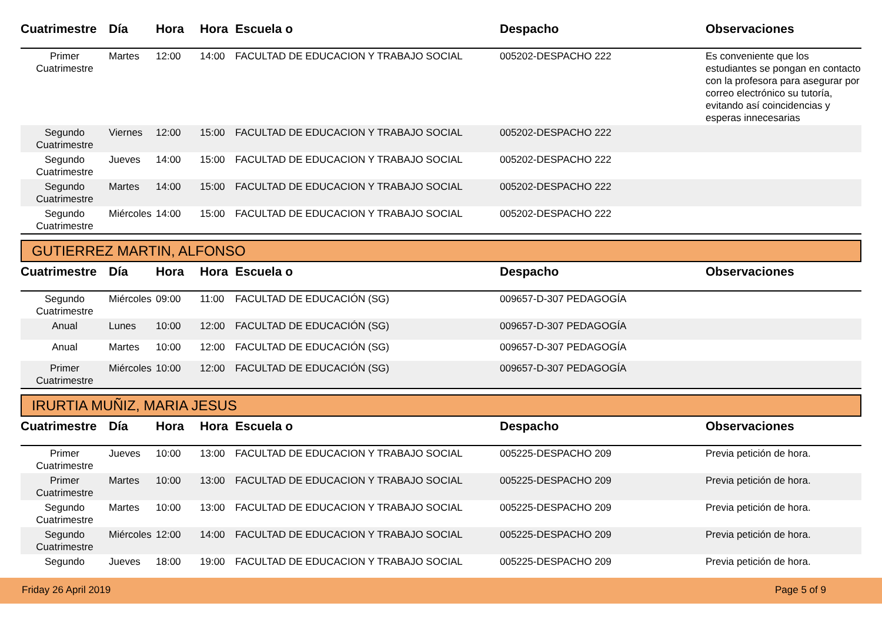| Cuatrimestre | Día | Hora | Hora | Escuela o | Despacho | Observaciones |
| --- | --- | --- | --- | --- | --- | --- |
| Primer Cuatrimestre | Martes | 12:00 | 14:00 | FACULTAD DE EDUCACION Y TRABAJO SOCIAL | 005202-DESPACHO 222 | Es conveniente que los estudiantes se pongan en contacto con la profesora para asegurar por correo electrónico su tutoría, evitando así coincidencias y esperas innecesarias |
| Segundo Cuatrimestre | Viernes | 12:00 | 15:00 | FACULTAD DE EDUCACION Y TRABAJO SOCIAL | 005202-DESPACHO 222 | |
| Segundo Cuatrimestre | Jueves | 14:00 | 15:00 | FACULTAD DE EDUCACION Y TRABAJO SOCIAL | 005202-DESPACHO 222 | |
| Segundo Cuatrimestre | Martes | 14:00 | 15:00 | FACULTAD DE EDUCACION Y TRABAJO SOCIAL | 005202-DESPACHO 222 | |
| Segundo Cuatrimestre | Miércoles | 14:00 | 15:00 | FACULTAD DE EDUCACION Y TRABAJO SOCIAL | 005202-DESPACHO 222 | |
GUTIERREZ MARTIN, ALFONSO
| Cuatrimestre | Día | Hora | Hora | Escuela o | Despacho | Observaciones |
| --- | --- | --- | --- | --- | --- | --- |
| Segundo Cuatrimestre | Miércoles | 09:00 | 11:00 | FACULTAD DE EDUCACIÓN (SG) | 009657-D-307 PEDAGOGÍA | |
| Anual | Lunes | 10:00 | 12:00 | FACULTAD DE EDUCACIÓN (SG) | 009657-D-307 PEDAGOGÍA | |
| Anual | Martes | 10:00 | 12:00 | FACULTAD DE EDUCACIÓN (SG) | 009657-D-307 PEDAGOGÍA | |
| Primer Cuatrimestre | Miércoles | 10:00 | 12:00 | FACULTAD DE EDUCACIÓN (SG) | 009657-D-307 PEDAGOGÍA | |
IRURTIA MUÑIZ, MARIA JESUS
| Cuatrimestre | Día | Hora | Hora | Escuela o | Despacho | Observaciones |
| --- | --- | --- | --- | --- | --- | --- |
| Primer Cuatrimestre | Jueves | 10:00 | 13:00 | FACULTAD DE EDUCACION Y TRABAJO SOCIAL | 005225-DESPACHO 209 | Previa petición de hora. |
| Primer Cuatrimestre | Martes | 10:00 | 13:00 | FACULTAD DE EDUCACION Y TRABAJO SOCIAL | 005225-DESPACHO 209 | Previa petición de hora. |
| Segundo Cuatrimestre | Martes | 10:00 | 13:00 | FACULTAD DE EDUCACION Y TRABAJO SOCIAL | 005225-DESPACHO 209 | Previa petición de hora. |
| Segundo Cuatrimestre | Miércoles | 12:00 | 14:00 | FACULTAD DE EDUCACION Y TRABAJO SOCIAL | 005225-DESPACHO 209 | Previa petición de hora. |
| Segundo | Jueves | 18:00 | 19:00 | FACULTAD DE EDUCACION Y TRABAJO SOCIAL | 005225-DESPACHO 209 | Previa petición de hora. |
Friday 26 April 2019 Page 5 of 9